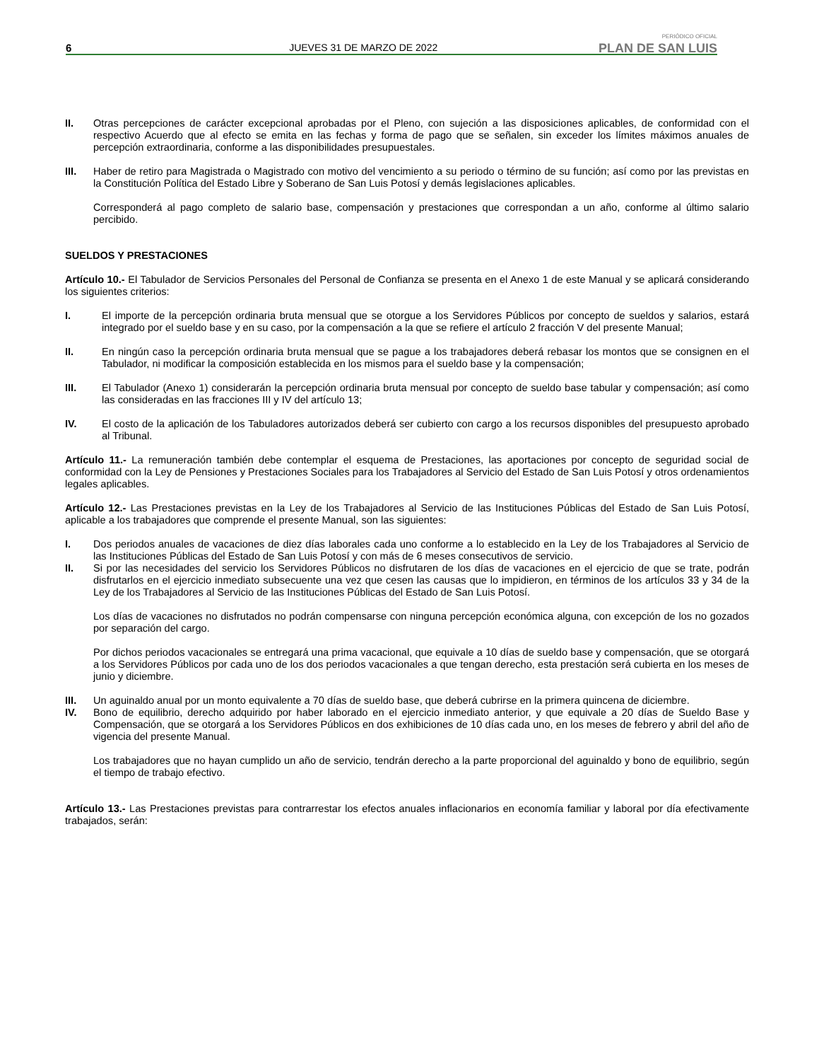6 JUEVES 31 DE MARZO DE 2022
PERIÓDICO OFICIAL
PLAN DE SAN LUIS
II. Otras percepciones de carácter excepcional aprobadas por el Pleno, con sujeción a las disposiciones aplicables, de conformidad con el respectivo Acuerdo que al efecto se emita en las fechas y forma de pago que se señalen, sin exceder los límites máximos anuales de percepción extraordinaria, conforme a las disponibilidades presupuestales.
III. Haber de retiro para Magistrada o Magistrado con motivo del vencimiento a su periodo o término de su función; así como por las previstas en la Constitución Política del Estado Libre y Soberano de San Luis Potosí y demás legislaciones aplicables.
Corresponderá al pago completo de salario base, compensación y prestaciones que correspondan a un año, conforme al último salario percibido.
SUELDOS Y PRESTACIONES
Artículo 10.- El Tabulador de Servicios Personales del Personal de Confianza se presenta en el Anexo 1 de este Manual y se aplicará considerando los siguientes criterios:
I. El importe de la percepción ordinaria bruta mensual que se otorgue a los Servidores Públicos por concepto de sueldos y salarios, estará integrado por el sueldo base y en su caso, por la compensación a la que se refiere el artículo 2 fracción V del presente Manual;
II. En ningún caso la percepción ordinaria bruta mensual que se pague a los trabajadores deberá rebasar los montos que se consignen en el Tabulador, ni modificar la composición establecida en los mismos para el sueldo base y la compensación;
III. El Tabulador (Anexo 1) considerarán la percepción ordinaria bruta mensual por concepto de sueldo base tabular y compensación; así como las consideradas en las fracciones III y IV del artículo 13;
IV. El costo de la aplicación de los Tabuladores autorizados deberá ser cubierto con cargo a los recursos disponibles del presupuesto aprobado al Tribunal.
Artículo 11.- La remuneración también debe contemplar el esquema de Prestaciones, las aportaciones por concepto de seguridad social de conformidad con la Ley de Pensiones y Prestaciones Sociales para los Trabajadores al Servicio del Estado de San Luis Potosí y otros ordenamientos legales aplicables.
Artículo 12.- Las Prestaciones previstas en la Ley de los Trabajadores al Servicio de las Instituciones Públicas del Estado de San Luis Potosí, aplicable a los trabajadores que comprende el presente Manual, son las siguientes:
I. Dos periodos anuales de vacaciones de diez días laborales cada uno conforme a lo establecido en la Ley de los Trabajadores al Servicio de las Instituciones Públicas del Estado de San Luis Potosí y con más de 6 meses consecutivos de servicio.
II. Si por las necesidades del servicio los Servidores Públicos no disfrutaren de los días de vacaciones en el ejercicio de que se trate, podrán disfrutarlos en el ejercicio inmediato subsecuente una vez que cesen las causas que lo impidieron, en términos de los artículos 33 y 34 de la Ley de los Trabajadores al Servicio de las Instituciones Públicas del Estado de San Luis Potosí.
Los días de vacaciones no disfrutados no podrán compensarse con ninguna percepción económica alguna, con excepción de los no gozados por separación del cargo.
Por dichos periodos vacacionales se entregará una prima vacacional, que equivale a 10 días de sueldo base y compensación, que se otorgará a los Servidores Públicos por cada uno de los dos periodos vacacionales a que tengan derecho, esta prestación será cubierta en los meses de junio y diciembre.
III. Un aguinaldo anual por un monto equivalente a 70 días de sueldo base, que deberá cubrirse en la primera quincena de diciembre.
IV. Bono de equilibrio, derecho adquirido por haber laborado en el ejercicio inmediato anterior, y que equivale a 20 días de Sueldo Base y Compensación, que se otorgará a los Servidores Públicos en dos exhibiciones de 10 días cada uno, en los meses de febrero y abril del año de vigencia del presente Manual.
Los trabajadores que no hayan cumplido un año de servicio, tendrán derecho a la parte proporcional del aguinaldo y bono de equilibrio, según el tiempo de trabajo efectivo.
Artículo 13.- Las Prestaciones previstas para contrarrestar los efectos anuales inflacionarios en economía familiar y laboral por día efectivamente trabajados, serán: